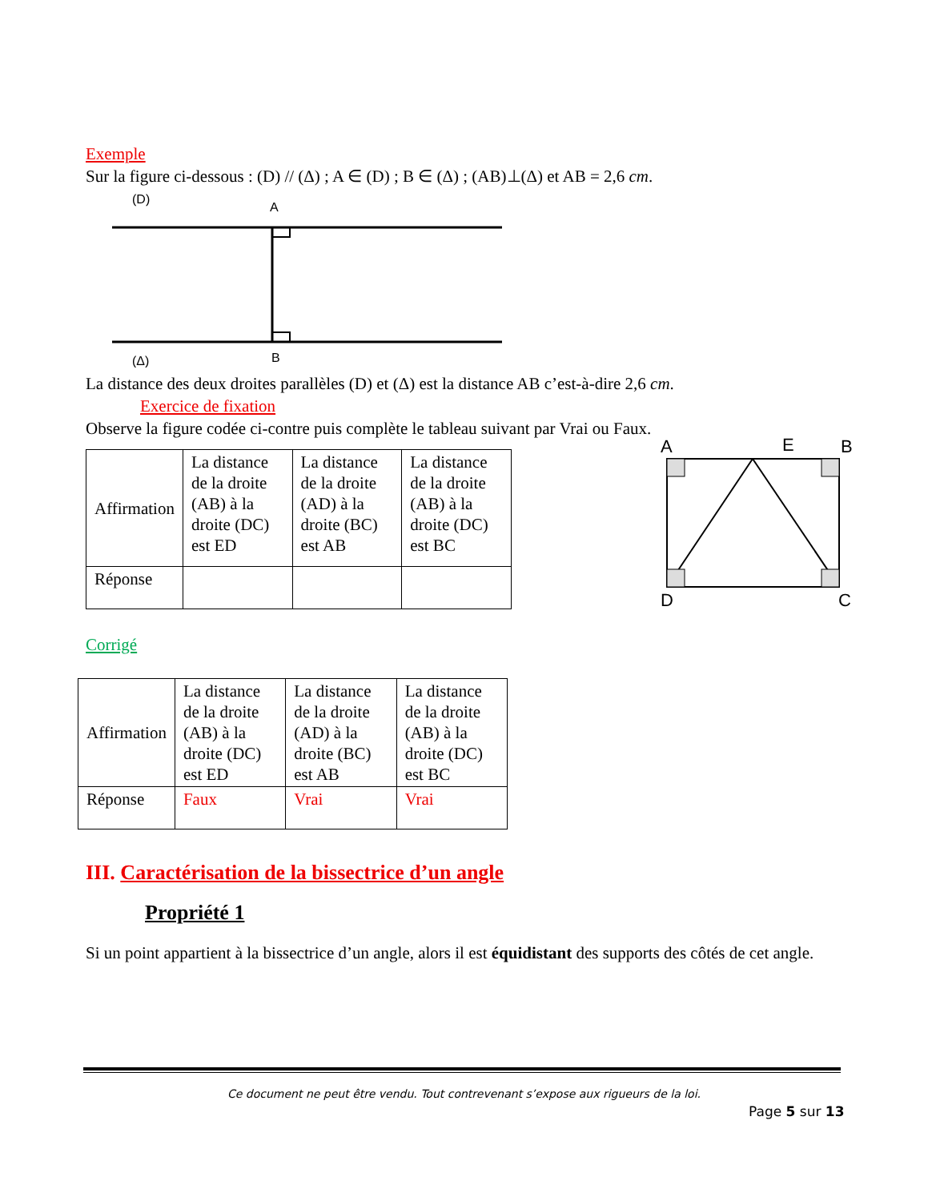Exemple
Sur la figure ci-dessous : (D) // (Δ) ; A ∈ (D) ; B ∈ (Δ) ; (AB)⊥(Δ) et AB = 2,6 cm.
(D)
A
(Δ)
B
La distance des deux droites parallèles (D) et (Δ) est la distance AB c’est-à-dire 2,6 cm.
Exercice de fixation
Observe la figure codée ci-contre puis complète le tableau suivant par Vrai ou Faux.
| Affirmation | La distance de la droite (AB) à la droite (DC) est ED | La distance de la droite (AD) à la droite (BC) est AB | La distance de la droite (AB) à la droite (DC) est BC |
| Réponse | | | |
A
E
B
D
C
Corrigé
| Affirmation | La distance de la droite (AB) à la droite (DC) est ED | La distance de la droite (AD) à la droite (BC) est AB | La distance de la droite (AB) à la droite (DC) est BC |
| Réponse | Faux | Vrai | Vrai |
III. Caractérisation de la bissectrice d’un angle
Propriété 1
Si un point appartient à la bissectrice d’un angle, alors il est équidistant des supports des côtés de cet angle.
Ce document ne peut être vendu. Tout contrevenant s’expose aux rigueurs de la loi.
Page 5 sur 13